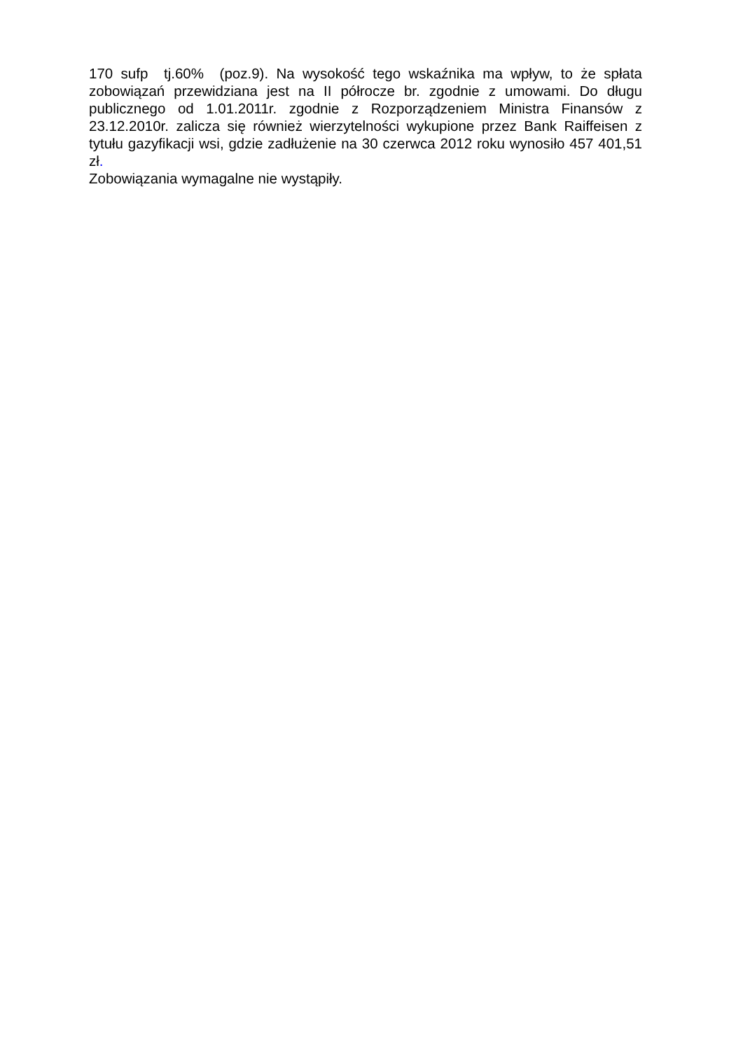170 sufp tj.60% (poz.9). Na wysokość tego wskaźnika ma wpływ, to że spłata zobowiązań przewidziana jest na II półrocze br. zgodnie z umowami. Do długu publicznego od 1.01.2011r. zgodnie z Rozporządzeniem Ministra Finansów z 23.12.2010r. zalicza się również wierzytelności wykupione przez Bank Raiffeisen z tytułu gazyfikacji wsi, gdzie zadłużenie na 30 czerwca 2012 roku wynosiło 457 401,51 zł.
Zobowiązania wymagalne nie wystąpiły.